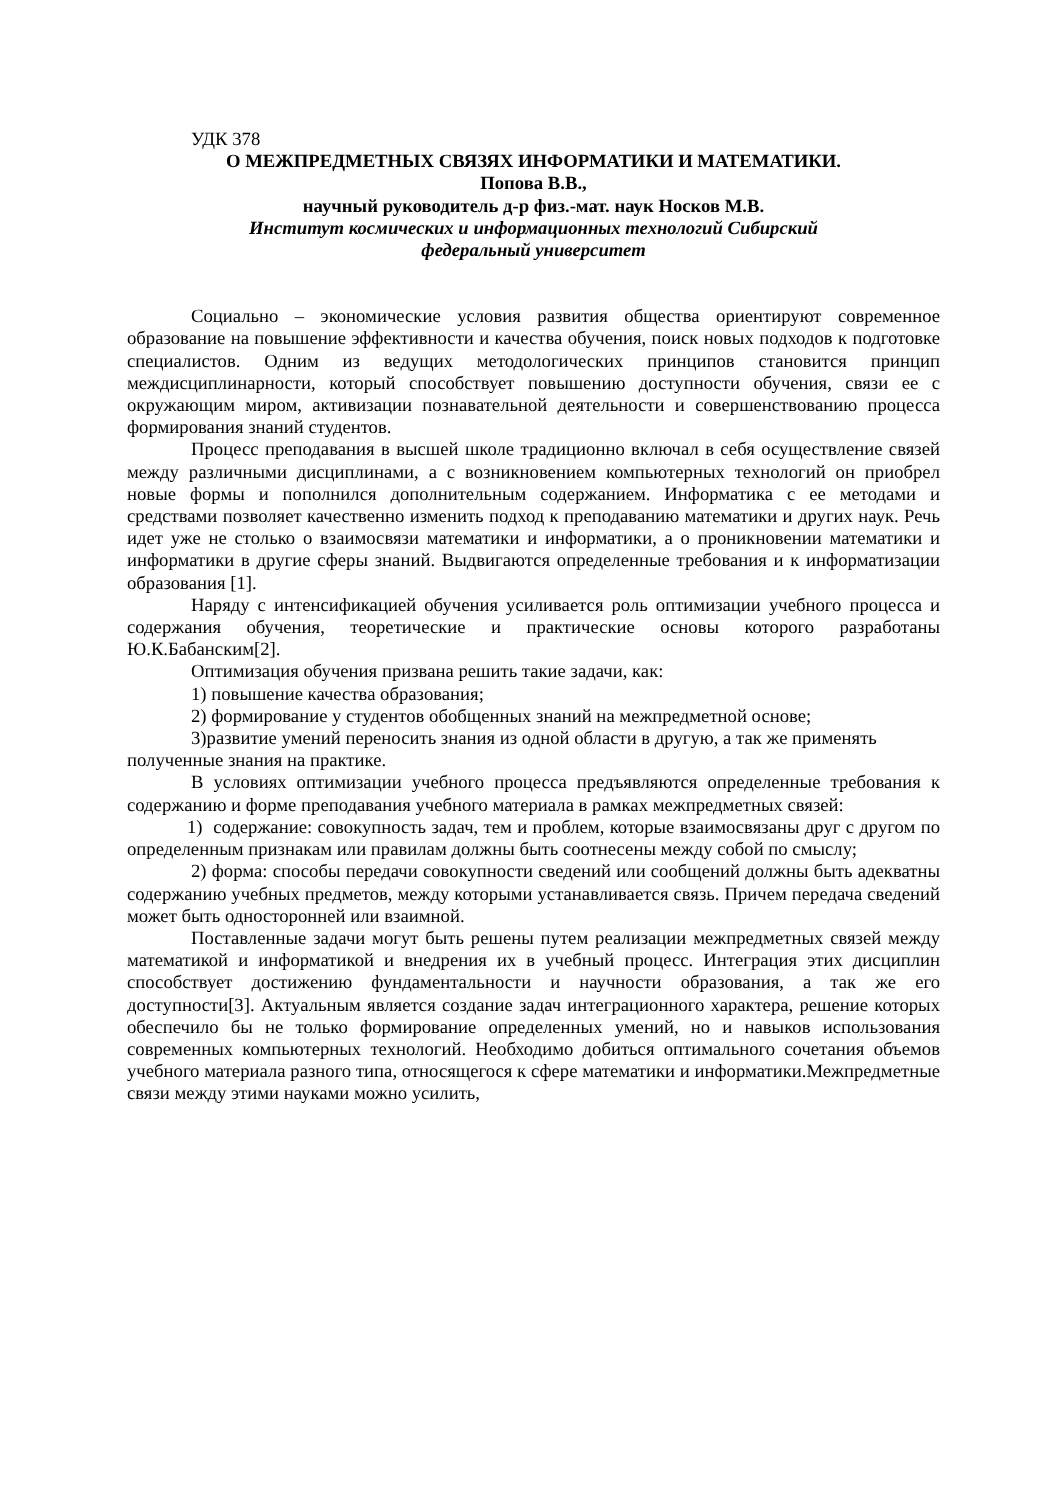УДК 378
О МЕЖПРЕДМЕТНЫХ СВЯЗЯХ ИНФОРМАТИКИ И МАТЕМАТИКИ.
Попова В.В.,
научный руководитель д-р физ.-мат. наук Носков М.В.
Институт космических и информационных технологий Сибирский
федеральный университет
Социально – экономические условия развития общества ориентируют современное образование на повышение эффективности и качества обучения, поиск новых подходов к подготовке специалистов. Одним из ведущих методологических принципов становится принцип междисциплинарности, который способствует повышению доступности обучения, связи ее с окружающим миром, активизации познавательной деятельности и совершенствованию процесса формирования знаний студентов.
Процесс преподавания в высшей школе традиционно включал в себя осуществление связей между различными дисциплинами, а с возникновением компьютерных технологий он приобрел новые формы и пополнился дополнительным содержанием. Информатика с ее методами и средствами позволяет качественно изменить подход к преподаванию математики и других наук. Речь идет уже не столько о взаимосвязи математики и информатики, а о проникновении математики и информатики в другие сферы знаний. Выдвигаются определенные требования и к информатизации образования [1].
Наряду с интенсификацией обучения усиливается роль оптимизации учебного процесса и содержания обучения, теоретические и практические основы которого разработаны Ю.К.Бабанским[2].
Оптимизация обучения призвана решить такие задачи, как:
1) повышение качества образования;
2) формирование у студентов обобщенных знаний на межпредметной основе;
3)развитие умений переносить знания из одной области в другую, а так же применять полученные знания на практике.
В условиях оптимизации учебного процесса предъявляются определенные требования к содержанию и форме преподавания учебного материала в рамках межпредметных связей:
1) содержание: совокупность задач, тем и проблем, которые взаимосвязаны друг с другом по определенным признакам или правилам должны быть соотнесены между собой по смыслу;
2) форма: способы передачи совокупности сведений или сообщений должны быть адекватны содержанию учебных предметов, между которыми устанавливается связь. Причем передача сведений может быть односторонней или взаимной.
Поставленные задачи могут быть решены путем реализации межпредметных связей между математикой и информатикой и внедрения их в учебный процесс. Интеграция этих дисциплин способствует достижению фундаментальности и научности образования, а так же его доступности[3]. Актуальным является создание задач интеграционного характера, решение которых обеспечило бы не только формирование определенных умений, но и навыков использования современных компьютерных технологий. Необходимо добиться оптимального сочетания объемов учебного материала разного типа, относящегося к сфере математики и информатики.Межпредметные связи между этими науками можно усилить,